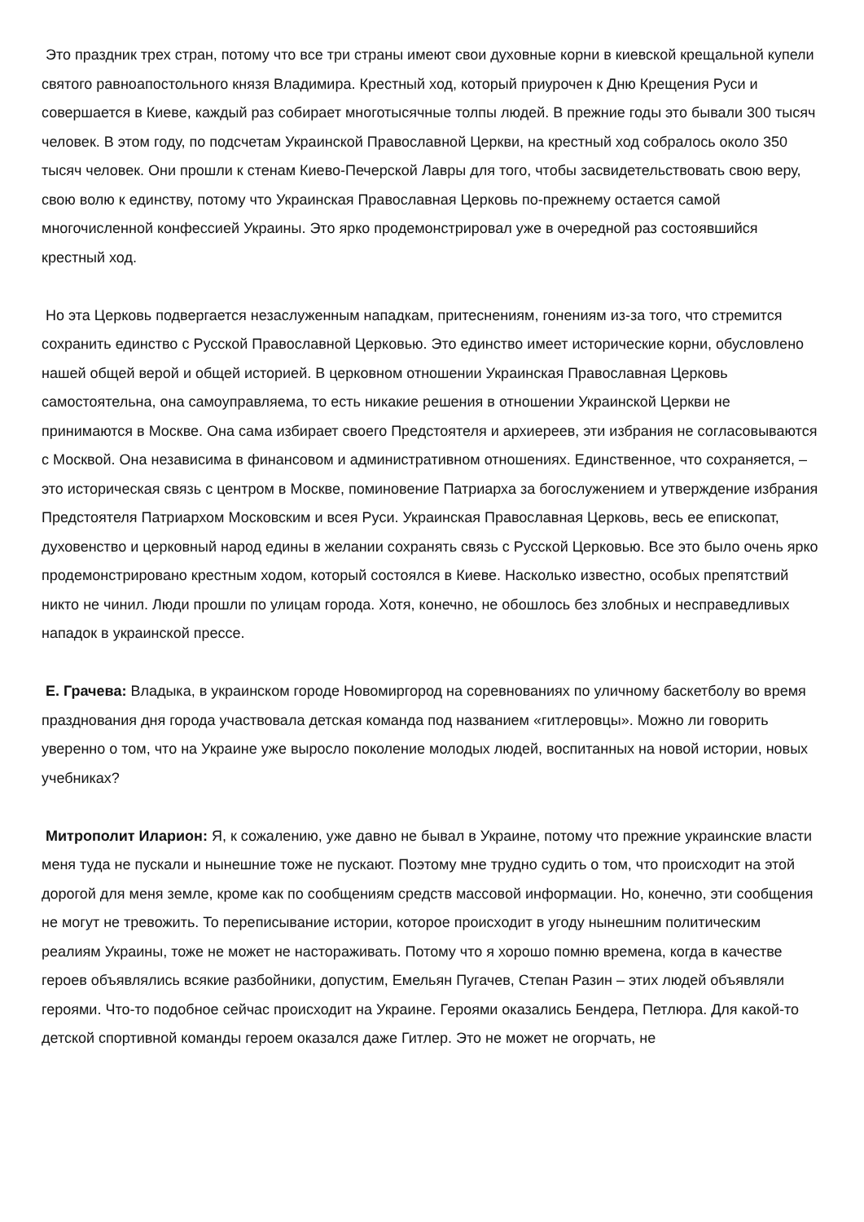Это праздник трех стран, потому что все три страны имеют свои духовные корни в киевской крещальной купели святого равноапостольного князя Владимира. Крестный ход, который приурочен к Дню Крещения Руси и совершается в Киеве, каждый раз собирает многотысячные толпы людей. В прежние годы это бывали 300 тысяч человек. В этом году, по подсчетам Украинской Православной Церкви, на крестный ход собралось около 350 тысяч человек. Они прошли к стенам Киево-Печерской Лавры для того, чтобы засвидетельствовать свою веру, свою волю к единству, потому что Украинская Православная Церковь по-прежнему остается самой многочисленной конфессией Украины. Это ярко продемонстрировал уже в очередной раз состоявшийся крестный ход.
Но эта Церковь подвергается незаслуженным нападкам, притеснениям, гонениям из-за того, что стремится сохранить единство с Русской Православной Церковью. Это единство имеет исторические корни, обусловлено нашей общей верой и общей историей. В церковном отношении Украинская Православная Церковь самостоятельна, она самоуправляема, то есть никакие решения в отношении Украинской Церкви не принимаются в Москве. Она сама избирает своего Предстоятеля и архиереев, эти избрания не согласовываются с Москвой. Она независима в финансовом и административном отношениях. Единственное, что сохраняется, – это историческая связь с центром в Москве, поминовение Патриарха за богослужением и утверждение избрания Предстоятеля Патриархом Московским и всея Руси. Украинская Православная Церковь, весь ее епископат, духовенство и церковный народ едины в желании сохранять связь с Русской Церковью. Все это было очень ярко продемонстрировано крестным ходом, который состоялся в Киеве. Насколько известно, особых препятствий никто не чинил. Люди прошли по улицам города. Хотя, конечно, не обошлось без злобных и несправедливых нападок в украинской прессе.
Е. Грачева: Владыка, в украинском городе Новомиргород на соревнованиях по уличному баскетболу во время празднования дня города участвовала детская команда под названием «гитлеровцы». Можно ли говорить уверенно о том, что на Украине уже выросло поколение молодых людей, воспитанных на новой истории, новых учебниках?
Митрополит Иларион: Я, к сожалению, уже давно не бывал в Украине, потому что прежние украинские власти меня туда не пускали и нынешние тоже не пускают. Поэтому мне трудно судить о том, что происходит на этой дорогой для меня земле, кроме как по сообщениям средств массовой информации. Но, конечно, эти сообщения не могут не тревожить. То переписывание истории, которое происходит в угоду нынешним политическим реалиям Украины, тоже не может не настораживать. Потому что я хорошо помню времена, когда в качестве героев объявлялись всякие разбойники, допустим, Емельян Пугачев, Степан Разин – этих людей объявляли героями. Что-то подобное сейчас происходит на Украине. Героями оказались Бендера, Петлюра. Для какой-то детской спортивной команды героем оказался даже Гитлер. Это не может не огорчать, не